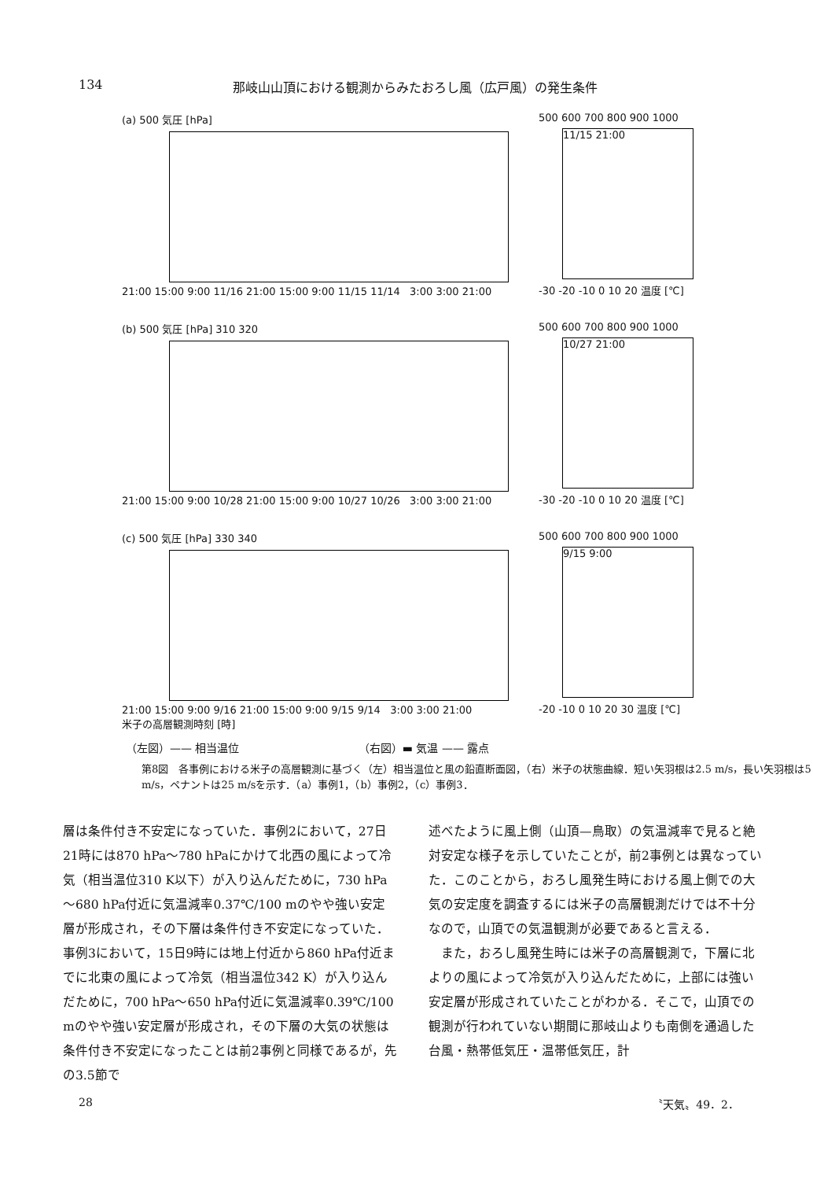134 那岐山山頂における観測からみたおろし風（広戸風）の発生条件
(a) 500 気圧 [hPa]
21:00 15:00 9:00 11/16 21:00 15:00 9:00 11/15 11/14 3:00 3:00 21:00
500 600 700 800 900 1000
11/15 21:00
-30 -20 -10 0 10 20 温度 [℃]
(b) 500 気圧 [hPa] 310 320
21:00 15:00 9:00 10/28 21:00 15:00 9:00 10/27 10/26 3:00 3:00 21:00
500 600 700 800 900 1000
10/27 21:00
-30 -20 -10 0 10 20 温度 [℃]
(c) 500 気圧 [hPa] 330 340
21:00 15:00 9:00 9/16 21:00 15:00 9:00 9/15 9/14 3:00 3:00 21:00
米子の高層観測時刻 [時]
500 600 700 800 900 1000
9/15 9:00
-20 -10 0 10 20 30 温度 [℃]
（左図）—— 相当温位 （右図）▬ 気温 —— 露点
第8図　各事例における米子の高層観測に基づく（左）相当温位と風の鉛直断面図，（右）米子の状態曲線．短い矢羽根は2.5 m/s，長い矢羽根は5 m/s，ペナントは25 m/sを示す．（a）事例1，（b）事例2，（c）事例3．
層は条件付き不安定になっていた．事例2において，27日21時には870 hPa～780 hPaにかけて北西の風によって冷気（相当温位310 K以下）が入り込んだために，730 hPa～680 hPa付近に気温減率0.37℃/100 mのやや強い安定層が形成され，その下層は条件付き不安定になっていた．事例3において，15日9時には地上付近から860 hPa付近までに北東の風によって冷気（相当温位342 K）が入り込んだために，700 hPa～650 hPa付近に気温減率0.39℃/100 mのやや強い安定層が形成され，その下層の大気の状態は条件付き不安定になったことは前2事例と同様であるが，先の3.5節で
述べたように風上側（山頂—鳥取）の気温減率で見ると絶対安定な様子を示していたことが，前2事例とは異なっていた．このことから，おろし風発生時における風上側での大気の安定度を調査するには米子の高層観測だけでは不十分なので，山頂での気温観測が必要であると言える．
　また，おろし風発生時には米子の高層観測で，下層に北よりの風によって冷気が入り込んだために，上部には強い安定層が形成されていたことがわかる．そこで，山頂での観測が行われていない期間に那岐山よりも南側を通過した台風・熱帯低気圧・温帯低気圧，計
28 〝天気〟49．2．